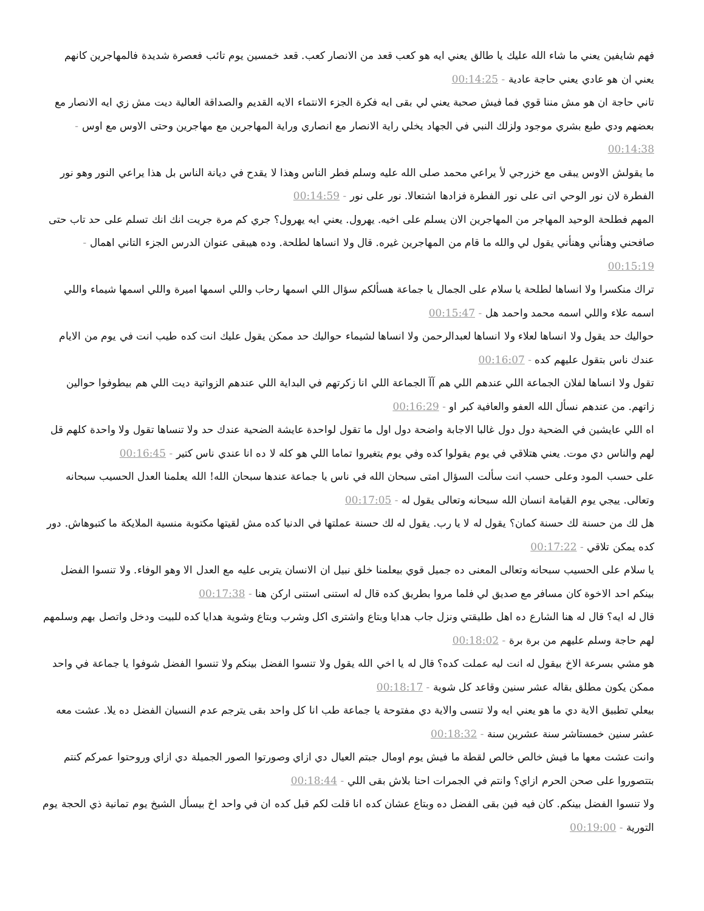فهم شايفين يعني ما شاء الله عليك يا طالق يعني ايه هو كعب قعد من الانصار كعب. قعد خمسين يوم تائب فعصرة شديدة فالمهاجرين كانهم يعني ان هو عادي يعني حاجة عادية - 00:14:25
تاني حاجة ان هو مش مننا قوي فما فيش صحبة يعني لي بقى ايه فكرة الجزء الانتماء الايه القديم والصداقة العالية ديت مش زي ايه الانصار مع بعضهم ودي طبع بشري موجود ولزلك النبي في الجهاد يخلي راية الانصار مع انصاري وراية المهاجرين مع مهاجرين وحتى الاوس مع اوس - 00:14:38
ما يقولش الاوس يبقى مع خزرجي لأ يراعي محمد صلى الله عليه وسلم فطر الناس وهذا لا يقدح في ديانة الناس بل هذا يراعي النور وهو نور الفطرة لان نور الوحي اتى على نور الفطرة فزادها اشتعالا. نور على نور - 00:14:59
المهم فطلحة الوحيد المهاجر من المهاجرين الان يسلم على اخيه. يهرول. يعني ايه يهرول؟ جري كم مرة جريت انك انك تسلم على حد تاب حتى صافحني وهنأني وهنأني يقول لي والله ما قام من المهاجرين غيره. قال ولا انساها لطلحة. وده هيبقى عنوان الدرس الجزء التاني اهمال - 00:15:19
تراك منكسرا ولا انساها لطلحة يا سلام على الجمال يا جماعة هسألكم سؤال اللي اسمها رحاب واللي اسمها اميرة واللي اسمها شيماء واللي اسمه علاء واللي اسمه محمد واحمد هل - 00:15:47
حواليك حد يقول ولا انساها لعلاء ولا انساها لعبدالرحمن ولا انساها لشيماء حواليك حد ممكن يقول عليك انت كده طيب انت في يوم من الايام عندك ناس بتقول عليهم كده - 00:16:07
تقول ولا انساها لفلان الجماعة اللي عندهم اللي هم آآ الجماعة اللي انا زكرتهم في البداية اللي عندهم الزواتية ديت اللي هم بيطوفوا حوالين زاتهم. من عندهم نسأل الله العفو والعافية كبر او - 00:16:29
اه اللي عايشين في الضحية دول دول غالبا الاجابة واضحة دول اول ما تقول لواحدة عايشة الضحية عندك حد ولا تنساها تقول ولا واحدة كلهم قل لهم والناس دي موت. يعني هتلاقي في يوم يقولوا كده وفي يوم يتغيروا تماما اللي هو كله لا ده انا عندي ناس كتير - 00:16:45
على حسب المود وعلى حسب انت سألت السؤال امتى سبحان الله في ناس يا جماعة عندها سبحان الله! الله يعلمنا العدل الحسيب سبحانه وتعالى. ييجي يوم القيامة انسان الله سبحانه وتعالى يقول له - 00:17:05
هل لك من حسنة لك حسنة كمان؟ يقول له لا يا رب. يقول له لك حسنة عملتها في الدنيا كده مش لقيتها مكتوبة منسية الملايكة ما كتبوهاش. دور كده يمكن تلاقي - 00:17:22
يا سلام على الحسيب سبحانه وتعالى المعنى ده جميل قوي بيعلمنا خلق نبيل ان الانسان يتربى عليه مع العدل الا وهو الوفاء. ولا تنسوا الفضل بينكم احد الاخوة كان مسافر مع صديق لي فلما مروا بطريق كده قال له استنى استنى اركن هنا - 00:17:38
قال له ايه؟ قال له هنا الشارع ده اهل طليقتي ونزل جاب هدايا وبتاع واشترى اكل وشرب وبتاع وشوية هدايا كده للبيت ودخل واتصل بهم وسلمهم لهم حاجة وسلم عليهم من برة برة - 00:18:02
هو مشي بسرعة الاخ بيقول له انت ليه عملت كده؟ قال له يا اخي الله يقول ولا تنسوا الفضل بينكم ولا تنسوا الفضل شوفوا يا جماعة في واحد ممكن يكون مطلق بقاله عشر سنين وقاعد كل شوية - 00:18:17
بيعلي تطبيق الاية دي ما هو يعني ايه ولا تنسى والاية دي مفتوحة يا جماعة طب انا كل واحد بقى يترجم عدم النسيان الفضل ده يلا. عشت معه عشر سنين خمستاشر سنة عشرين سنة - 00:18:32
وانت عشت معها ما فيش خالص خالص لقطة ما فيش يوم اومال جبتم العيال دي ازاي وصورتوا الصور الجميلة دي ازاي وروحتوا عمركم كنتم بتتصوروا على صحن الحرم ازاي؟ وانتم في الجمرات احنا بلاش بقى اللي - 00:18:44
ولا تنسوا الفضل بينكم. كان فيه فين بقى الفضل ده وبتاع عشان كده انا قلت لكم قبل كده ان في واحد اخ بيسأل الشيخ يوم تمانية ذي الحجة يوم التورية - 00:19:00